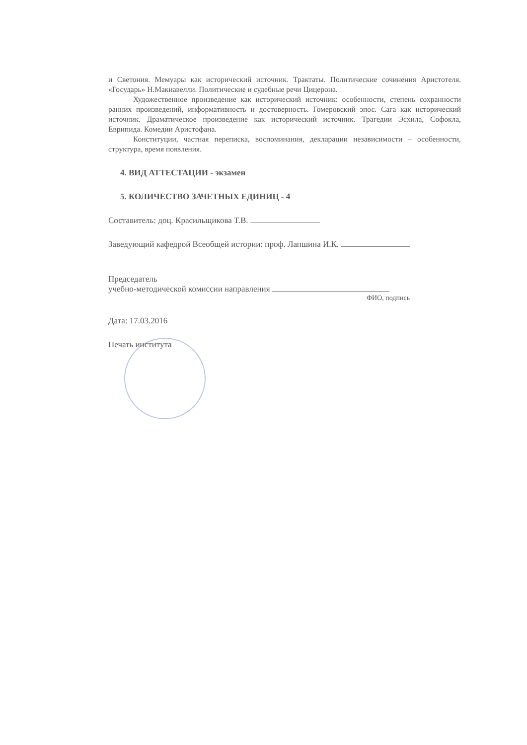и Светония. Мемуары как исторический источник. Трактаты. Политические сочинения Аристотеля. «Государь» Н.Макиавелли. Политические и судебные речи Цицерона.
Художественное произведение как исторический источник: особенности, степень сохранности ранних произведений, информативность и достоверность. Гомеровский эпос. Сага как исторический источник. Драматическое произведение как исторический источник. Трагедии Эсхила, Софокла, Еврипида. Комедии Аристофана.
Конституции, частная переписка, воспоминания, декларации независимости – особенности, структура, время появления.
4. ВИД АТТЕСТАЦИИ - экзамен
5. КОЛИЧЕСТВО ЗАЧЕТНЫХ ЕДИНИЦ - 4
Составитель: доц. Красильщикова Т.В.
Заведующий кафедрой Всеобщей истории: проф. Лапшина И.К.
Председатель
учебно-методической комиссии направления
ФИО, подпись
Дата: 17.03.2016
Печать института